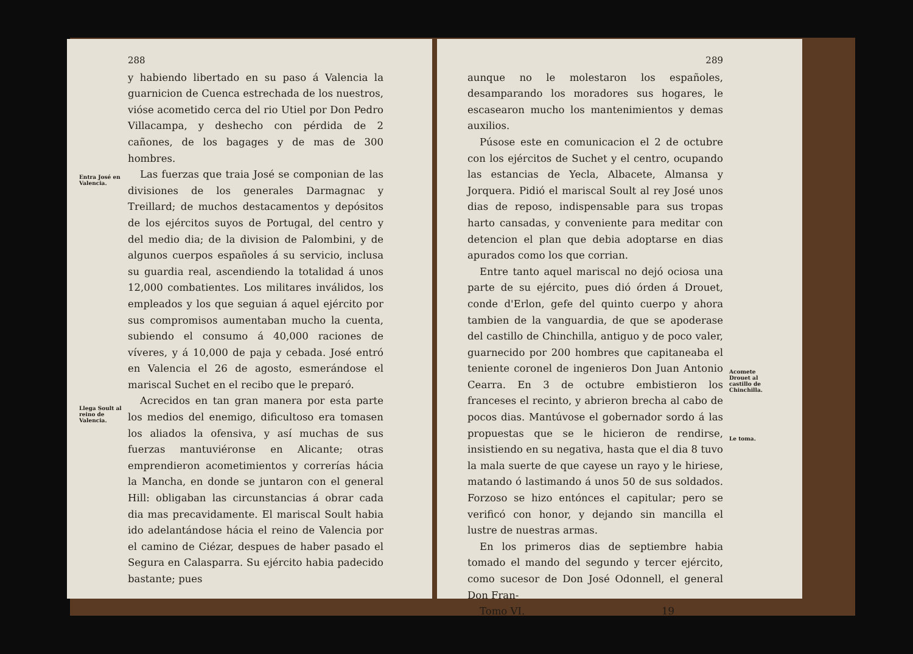Entra José en Valencia.
Llega Soult al reino de Valencia.
288
y habiendo libertado en su paso á Valencia la guarnicion de Cuenca estrechada de los nuestros, vióse acometido cerca del rio Utiel por Don Pedro Villacampa, y deshecho con pérdida de 2 cañones, de los bagages y de mas de 300 hombres.
Las fuerzas que traia José se componian de las divisiones de los generales Darmagnac y Treillard; de muchos destacamentos y depósitos de los ejércitos suyos de Portugal, del centro y del medio dia; de la division de Palombini, y de algunos cuerpos españoles á su servicio, inclusa su guardia real, ascendiendo la totalidad á unos 12,000 combatientes. Los militares inválidos, los empleados y los que seguian á aquel ejército por sus compromisos aumentaban mucho la cuenta, subiendo el consumo á 40,000 raciones de víveres, y á 10,000 de paja y cebada. José entró en Valencia el 26 de agosto, esmerándose el mariscal Suchet en el recibo que le preparó.
Acrecidos en tan gran manera por esta parte los medios del enemigo, dificultoso era tomasen los aliados la ofensiva, y así muchas de sus fuerzas mantuviéronse en Alicante; otras emprendieron acometimientos y correrías hácia la Mancha, en donde se juntaron con el general Hill: obligaban las circunstancias á obrar cada dia mas precavidamente. El mariscal Soult habia ido adelantándose hácia el reino de Valencia por el camino de Ciézar, despues de haber pasado el Segura en Calasparra. Su ejército habia padecido bastante; pues
289
aunque no le molestaron los españoles, desamparando los moradores sus hogares, le escasearon mucho los mantenimientos y demas auxilios.
Púsose este en comunicacion el 2 de octubre con los ejércitos de Suchet y el centro, ocupando las estancias de Yecla, Albacete, Almansa y Jorquera. Pidió el mariscal Soult al rey José unos dias de reposo, indispensable para sus tropas harto cansadas, y conveniente para meditar con detencion el plan que debia adoptarse en dias apurados como los que corrian.
Entre tanto aquel mariscal no dejó ociosa una parte de su ejército, pues dió órden á Drouet, conde d'Erlon, gefe del quinto cuerpo y ahora tambien de la vanguardia, de que se apoderase del castillo de Chinchilla, antiguo y de poco valer, guarnecido por 200 hombres que capitaneaba el teniente coronel de ingenieros Don Juan Antonio Cearra. En 3 de octubre embistieron los franceses el recinto, y abrieron brecha al cabo de pocos dias. Mantúvose el gobernador sordo á las propuestas que se le hicieron de rendirse, insistiendo en su negativa, hasta que el dia 8 tuvo la mala suerte de que cayese un rayo y le hiriese, matando ó lastimando á unos 50 de sus soldados. Forzoso se hizo entónces el capitular; pero se verificó con honor, y dejando sin mancilla el lustre de nuestras armas.
En los primeros dias de septiembre habia tomado el mando del segundo y tercer ejército, como sucesor de Don José Odonnell, el general Don Fran-
Tomo VI. 19
Acomete Drouet al castillo de Chinchilla.
Le toma.